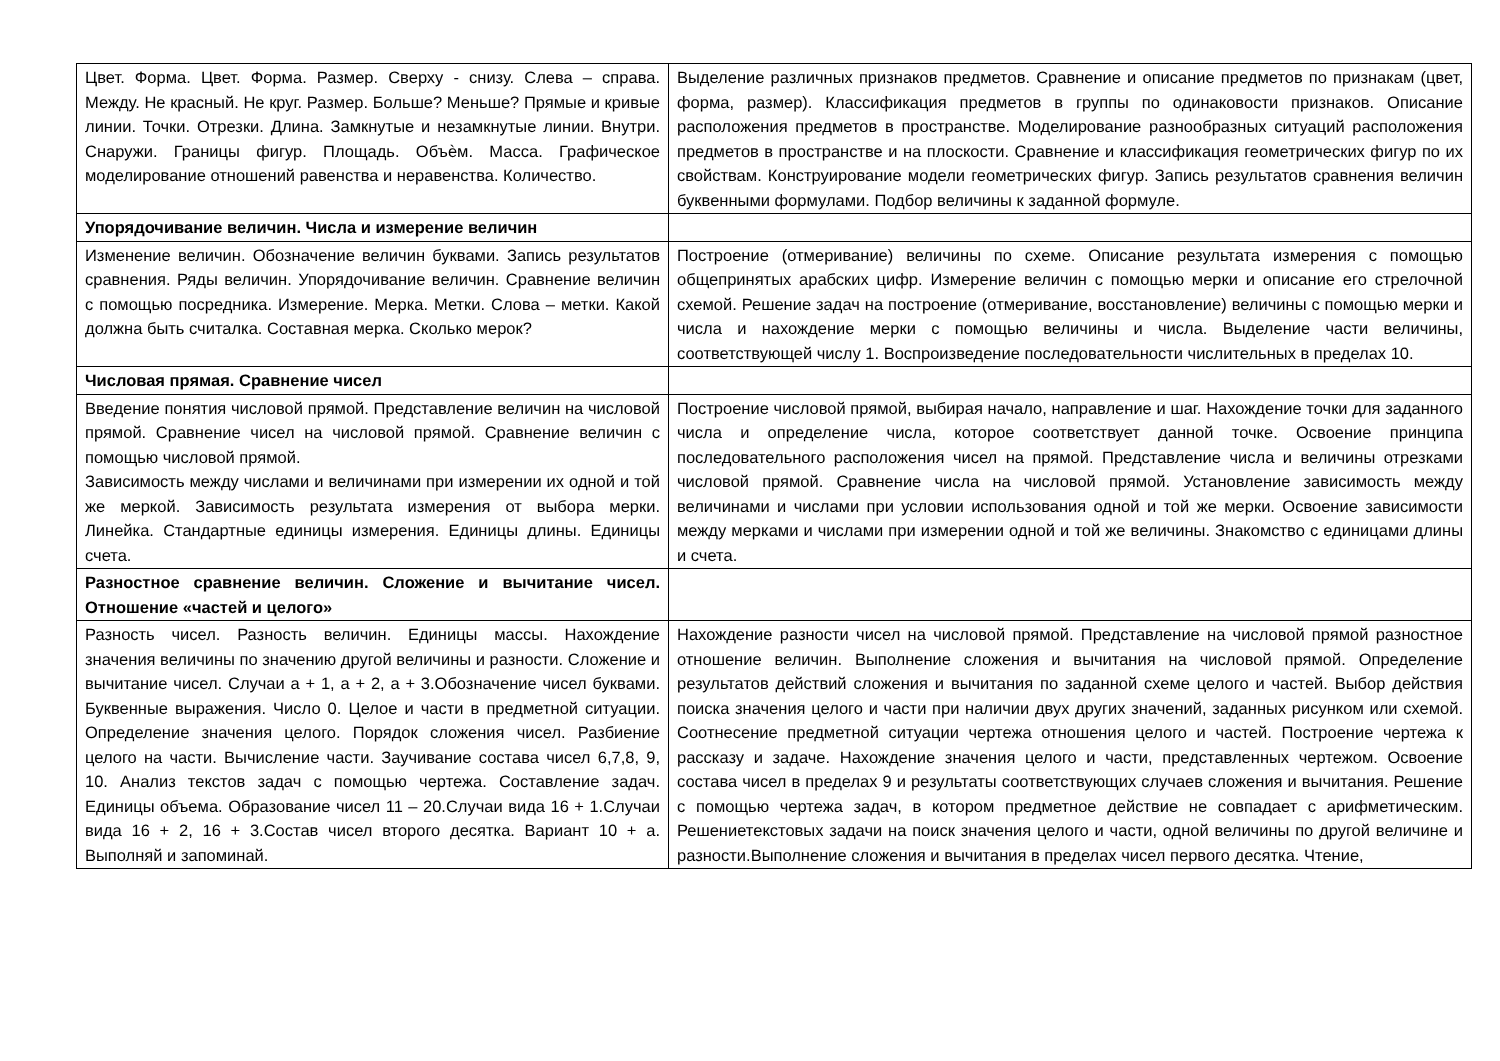| Цвет. Форма. Цвет. Форма. Размер. Сверху - снизу. Слева – справа. Между. Не красный. Не круг. Размер. Больше? Меньше? Прямые и кривые линии. Точки. Отрезки. Длина. Замкнутые и незамкнутые линии. Внутри. Снаружи. Границы фигур. Площадь. Объѐм. Масса. Графическое моделирование отношений равенства и неравенства. Количество. | Выделение различных признаков предметов. Сравнение и описание предметов по признакам (цвет, форма, размер). Классификация предметов в группы по одинаковости признаков. Описание расположения предметов в пространстве. Моделирование разнообразных ситуаций расположения предметов в пространстве и на плоскости. Сравнение и классификация геометрических фигур по их свойствам. Конструирование модели геометрических фигур. Запись результатов сравнения величин буквенными формулами. Подбор величины к заданной формуле. |
| Упорядочивание величин. Числа и измерение величин | |
| Изменение величин. Обозначение величин буквами. Запись результатов сравнения. Ряды величин. Упорядочивание величин. Сравнение величин с помощью посредника. Измерение. Мерка. Метки. Слова – метки. Какой должна быть считалка. Составная мерка. Сколько мерок? | Построение (отмеривание) величины по схеме. Описание результата измерения с помощью общепринятых арабских цифр. Измерение величин с помощью мерки и описание его стрелочной схемой. Решение задач на построение (отмеривание, восстановление) величины с помощью мерки и числа и нахождение мерки с помощью величины и числа. Выделение части величины, соответствующей числу 1. Воспроизведение последовательности числительных в пределах 10. |
| Числовая прямая. Сравнение чисел | |
| Введение понятия числовой прямой. Представление величин на числовой прямой. Сравнение чисел на числовой прямой. Сравнение величин с помощью числовой прямой. Зависимость между числами и величинами при измерении их одной и той же меркой. Зависимость результата измерения от выбора мерки. Линейка. Стандартные единицы измерения. Единицы длины. Единицы счета. | Построение числовой прямой, выбирая начало, направление и шаг. Нахождение точки для заданного числа и определение числа, которое соответствует данной точке. Освоение принципа последовательного расположения чисел на прямой. Представление числа и величины отрезками числовой прямой. Сравнение числа на числовой прямой. Установление зависимость между величинами и числами при условии использования одной и той же мерки. Освоение зависимости между мерками и числами при измерении одной и той же величины. Знакомство с единицами длины и счета. |
| Разностное сравнение величин. Сложение и вычитание чисел. Отношение «частей и целого» | |
| Разность чисел. Разность величин. Единицы массы. Нахождение значения величины по значению другой величины и разности. Сложение и вычитание чисел. Случаи а + 1, а + 2, а + 3.Обозначение чисел буквами. Буквенные выражения. Число 0. Целое и части в предметной ситуации. Определение значения целого. Порядок сложения чисел. Разбиение целого на части. Вычисление части. Заучивание состава чисел 6,7,8, 9, 10. Анализ текстов задач с помощью чертежа. Составление задач. Единицы объема. Образование чисел 11 – 20.Случаи вида 16 + 1.Случаи вида 16 + 2, 16 + 3.Состав чисел второго десятка. Вариант 10 + а. Выполняй и запоминай. | Нахождение разности чисел на числовой прямой. Представление на числовой прямой разностное отношение величин. Выполнение сложения и вычитания на числовой прямой. Определение результатов действий сложения и вычитания по заданной схеме целого и частей. Выбор действия поиска значения целого и части при наличии двух других значений, заданных рисунком или схемой. Соотнесение предметной ситуации чертежа отношения целого и частей. Построение чертежа к рассказу и задаче. Нахождение значения целого и части, представленных чертежом. Освоение состава чисел в пределах 9 и результаты соответствующих случаев сложения и вычитания. Решение с помощью чертежа задач, в котором предметное действие не совпадает с арифметическим. Решениетекстовых задачи на поиск значения целого и части, одной величины по другой величине и разности.Выполнение сложения и вычитания в пределах чисел первого десятка. Чтение, |